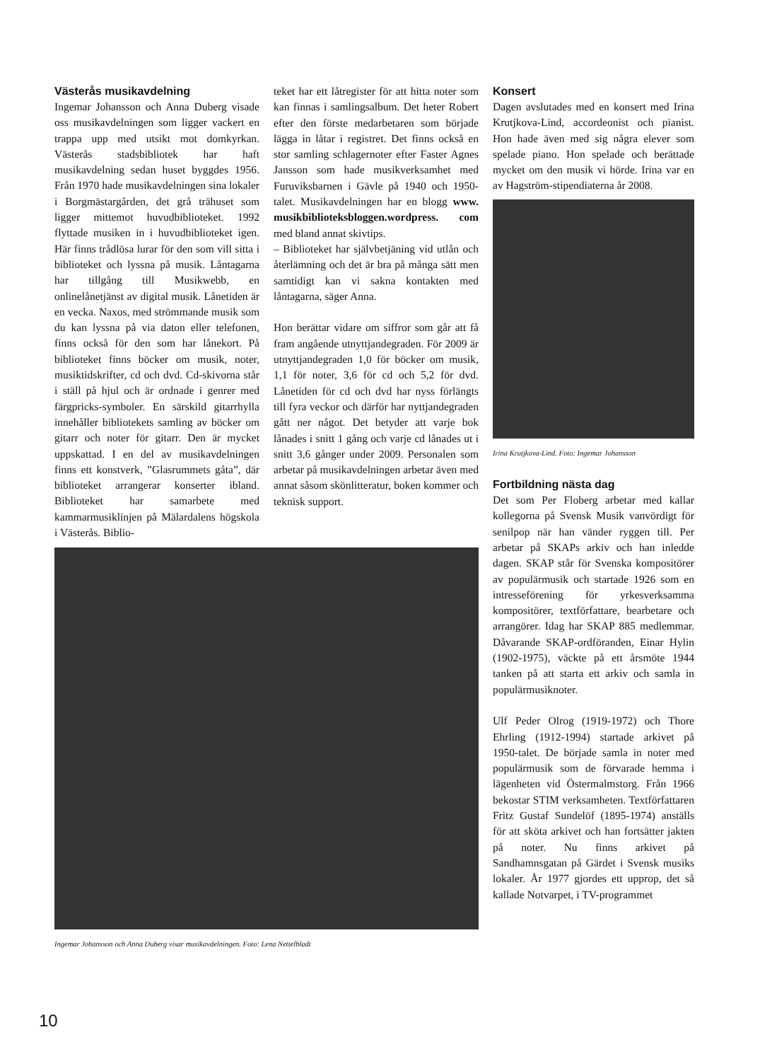Västerås musikavdelning
Ingemar Johansson och Anna Duberg visade oss musikavdelningen som ligger vackert en trappa upp med utsikt mot domkyrkan. Västerås stadsbibliotek har haft musikavdelning sedan huset byggdes 1956. Från 1970 hade musikavdelningen sina lokaler i Borgmästargården, det grå trähuset som ligger mittemot huvudbiblioteket. 1992 flyttade musiken in i huvudbiblioteket igen. Här finns trådlösa lurar för den som vill sitta i biblioteket och lyssna på musik. Låntagarna har tillgång till Musikwebb, en onlinelånetjänst av digital musik. Lånetiden är en vecka. Naxos, med strömmande musik som du kan lyssna på via daton eller telefonen, finns också för den som har lånekort. På biblioteket finns böcker om musik, noter, musiktidskrifter, cd och dvd. Cd-skivorna står i ställ på hjul och är ordnade i genrer med färgpricks-symboler. En särskild gitarrhylla innehåller bibliotekets samling av böcker om gitarr och noter för gitarr. Den är mycket uppskattad. I en del av musikavdelningen finns ett konstverk, ”Glasrummets gåta”, där biblioteket arrangerar konserter ibland. Biblioteket har samarbete med kammarmusiklinjen på Mälardalens högskola i Västerås. Biblio-
teket har ett låtregister för att hitta noter som kan finnas i samlingsalbum. Det heter Robert efter den förste medarbetaren som började lägga in låtar i registret. Det finns också en stor samling schlagernoter efter Faster Agnes Jansson som hade musikverksamhet med Furuviksbarnen i Gävle på 1940 och 1950-talet. Musikavdelningen har en blogg www. musikbiblioteksbloggen.wordpress. com med bland annat skivtips.
– Biblioteket har självbetjäning vid utlån och återlämning och det är bra på många sätt men samtidigt kan vi sakna kontakten med låntagarna, säger Anna.
Hon berättar vidare om siffror som går att få fram angående utnyttjandegraden. För 2009 är utnyttjandegraden 1,0 för böcker om musik, 1,1 för noter, 3,6 för cd och 5,2 för dvd. Lånetiden för cd och dvd har nyss förlängts till fyra veckor och därför har nyttjandegraden gått ner något. Det betyder att varje bok lånades i snitt 1 gång och varje cd lånades ut i snitt 3,6 gånger under 2009. Personalen som arbetar på musikavdelningen arbetar även med annat såsom skönlitteratur, boken kommer och teknisk support.
Ingemar Johansson och Anna Duberg visar musikavdelningen. Foto: Lena Nettelbladt
Konsert
Dagen avslutades med en konsert med Irina Krutjkova-Lind, accordeonist och pianist. Hon hade även med sig några elever som spelade piano. Hon spelade och berättade mycket om den musik vi hörde. Irina var en av Hagström-stipendiaterna år 2008.
Irina Krutjkova-Lind. Foto: Ingemar Johansson
Fortbildning nästa dag
Det som Per Floberg arbetar med kallar kollegorna på Svensk Musik vanvördigt för senilpop när han vänder ryggen till. Per arbetar på SKAPs arkiv och han inledde dagen. SKAP står för Svenska kompositörer av populärmusik och startade 1926 som en intresseförening för yrkesverksamma kompositörer, textförfattare, bearbetare och arrangörer. Idag har SKAP 885 medlemmar. Dåvarande SKAP-ordföranden, Einar Hylin (1902-1975), väckte på ett årsmöte 1944 tanken på att starta ett arkiv och samla in populärmusiknoter.
Ulf Peder Olrog (1919-1972) och Thore Ehrling (1912-1994) startade arkivet på 1950-talet. De började samla in noter med populärmusik som de förvarade hemma i lägenheten vid Östermalmstorg. Från 1966 bekostar STIM verksamheten. Textförfattaren Fritz Gustaf Sundelöf (1895-1974) anställs för att sköta arkivet och han fortsätter jakten på noter. Nu finns arkivet på Sandhamnsgatan på Gärdet i Svensk musiks lokaler. År 1977 gjordes ett upprop, det så kallade Notvarpet, i TV-programmet
10